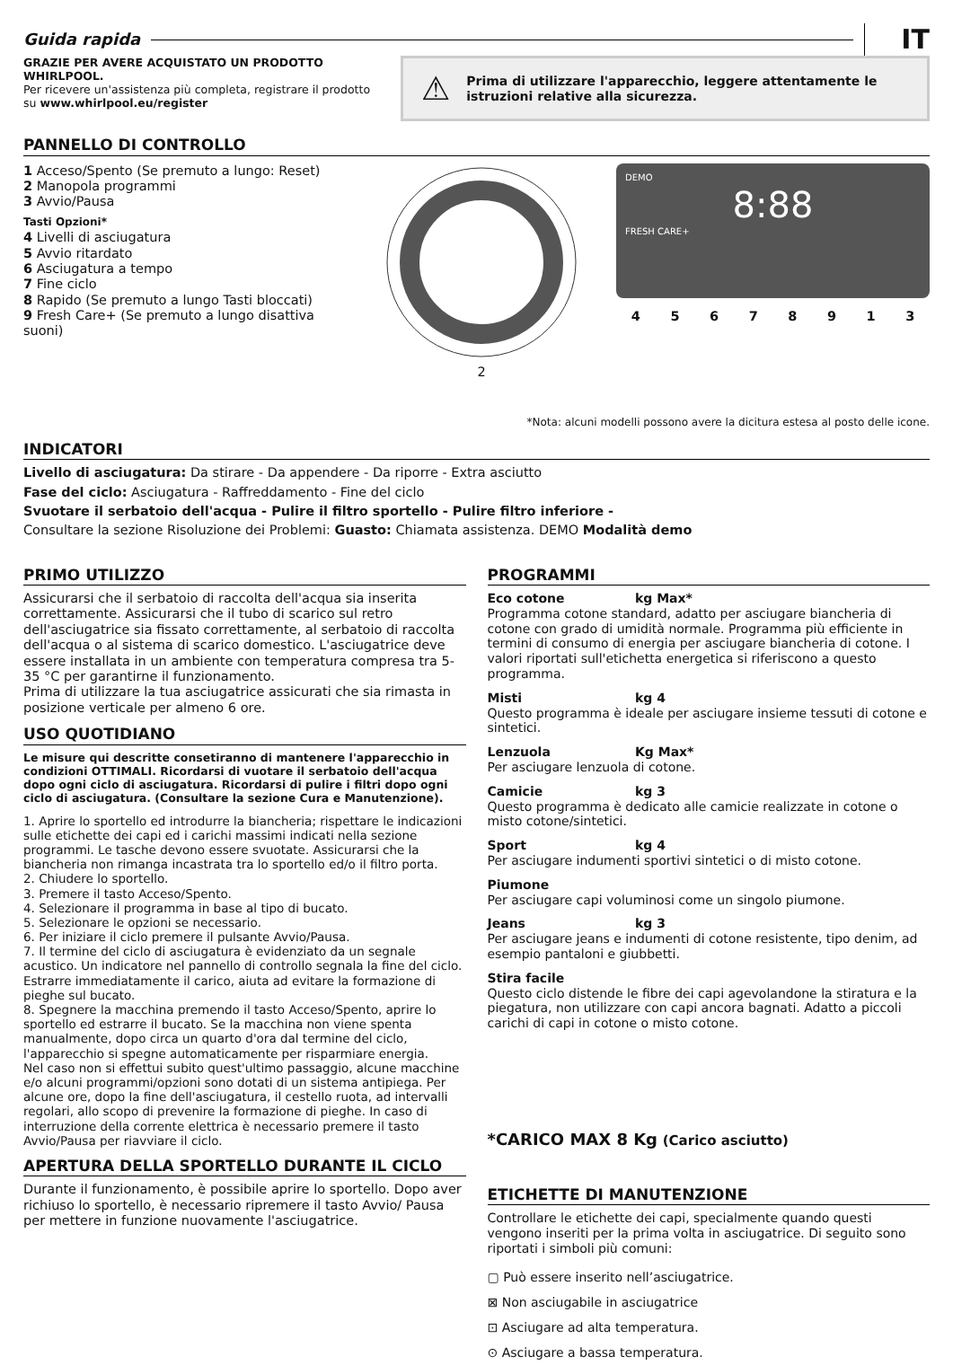Guida rapida IT
GRAZIE PER AVERE ACQUISTATO UN PRODOTTO WHIRLPOOL.
Per ricevere un'assistenza più completa, registrare il prodotto su www.whirlpool.eu/register
⚠ Prima di utilizzare l'apparecchio, leggere attentamente le istruzioni relative alla sicurezza.
PANNELLO DI CONTROLLO
1 Acceso/Spento (Se premuto a lungo: Reset)
2 Manopola programmi
3 Avvio/Pausa
Tasti Opzioni*
4 Livelli di asciugatura
5 Avvio ritardato
6 Asciugatura a tempo
7 Fine ciclo
8 Rapido (Se premuto a lungo Tasti bloccati)
9 Fresh Care+ (Se premuto a lungo disattiva suoni)
2
DEMO
8:88
FRESH CARE+
45678913
*Nota: alcuni modelli possono avere la dicitura estesa al posto delle icone.
INDICATORI
Livello di asciugatura: Da stirare - Da appendere - Da riporre - Extra asciutto
Fase del ciclo: Asciugatura - Raffreddamento - Fine del ciclo
Svuotare il serbatoio dell'acqua - Pulire il filtro sportello - Pulire filtro inferiore -
Consultare la sezione Risoluzione dei Problemi: Guasto: Chiamata assistenza. DEMO Modalità demo
PRIMO UTILIZZO
Assicurarsi che il serbatoio di raccolta dell'acqua sia inserita correttamente. Assicurarsi che il tubo di scarico sul retro dell'asciugatrice sia fissato correttamente, al serbatoio di raccolta dell'acqua o al sistema di scarico domestico. L'asciugatrice deve essere installata in un ambiente con temperatura compresa tra 5-35 °C per garantirne il funzionamento.
Prima di utilizzare la tua asciugatrice assicurati che sia rimasta in posizione verticale per almeno 6 ore.
USO QUOTIDIANO
Le misure qui descritte consetiranno di mantenere l'apparecchio in condizioni OTTIMALI. Ricordarsi di vuotare il serbatoio dell'acqua dopo ogni ciclo di asciugatura. Ricordarsi di pulire i filtri dopo ogni ciclo di asciugatura. (Consultare la sezione Cura e Manutenzione).
1. Aprire lo sportello ed introdurre la biancheria; rispettare le indicazioni sulle etichette dei capi ed i carichi massimi indicati nella sezione programmi. Le tasche devono essere svuotate. Assicurarsi che la biancheria non rimanga incastrata tra lo sportello ed/o il filtro porta.
2. Chiudere lo sportello.
3. Premere il tasto Acceso/Spento.
4. Selezionare il programma in base al tipo di bucato.
5. Selezionare le opzioni se necessario.
6. Per iniziare il ciclo premere il pulsante Avvio/Pausa.
7. Il termine del ciclo di asciugatura è evidenziato da un segnale acustico. Un indicatore nel pannello di controllo segnala la fine del ciclo. Estrarre immediatamente il carico, aiuta ad evitare la formazione di pieghe sul bucato.
8. Spegnere la macchina premendo il tasto Acceso/Spento, aprire lo sportello ed estrarre il bucato. Se la macchina non viene spenta manualmente, dopo circa un quarto d'ora dal termine del ciclo, l'apparecchio si spegne automaticamente per risparmiare energia.
Nel caso non si effettui subito quest'ultimo passaggio, alcune macchine e/o alcuni programmi/opzioni sono dotati di un sistema antipiega. Per alcune ore, dopo la fine dell'asciugatura, il cestello ruota, ad intervalli regolari, allo scopo di prevenire la formazione di pieghe. In caso di interruzione della corrente elettrica è necessario premere il tasto Avvio/Pausa per riavviare il ciclo.
APERTURA DELLA SPORTELLO DURANTE IL CICLO
Durante il funzionamento, è possibile aprire lo sportello. Dopo aver richiuso lo sportello, è necessario ripremere il tasto Avvio/ Pausa per mettere in funzione nuovamente l'asciugatrice.
PROGRAMMI
Eco cotone kg Max*
Programma cotone standard, adatto per asciugare biancheria di cotone con grado di umidità normale. Programma più efficiente in termini di consumo di energia per asciugare biancheria di cotone. I valori riportati sull'etichetta energetica si riferiscono a questo programma.
Misti kg 4
Questo programma è ideale per asciugare insieme tessuti di cotone e sintetici.
Lenzuola Kg Max*
Per asciugare lenzuola di cotone.
Camicie kg 3
Questo programma è dedicato alle camicie realizzate in cotone o misto cotone/sintetici.
Sport kg 4
Per asciugare indumenti sportivi sintetici o di misto cotone.
Piumone
Per asciugare capi voluminosi come un singolo piumone.
Jeans kg 3
Per asciugare jeans e indumenti di cotone resistente, tipo denim, ad esempio pantaloni e giubbetti.
Stira facile
Questo ciclo distende le fibre dei capi agevolandone la stiratura e la piegatura, non utilizzare con capi ancora bagnati. Adatto a piccoli carichi di capi in cotone o misto cotone.
*CARICO MAX 8 Kg (Carico asciutto)
ETICHETTE DI MANUTENZIONE
Controllare le etichette dei capi, specialmente quando questi vengono inseriti per la prima volta in asciugatrice. Di seguito sono riportati i simboli più comuni:
▢ Può essere inserito nell’asciugatrice.
⊠ Non asciugabile in asciugatrice
⊡ Asciugare ad alta temperatura.
⊙ Asciugare a bassa temperatura.